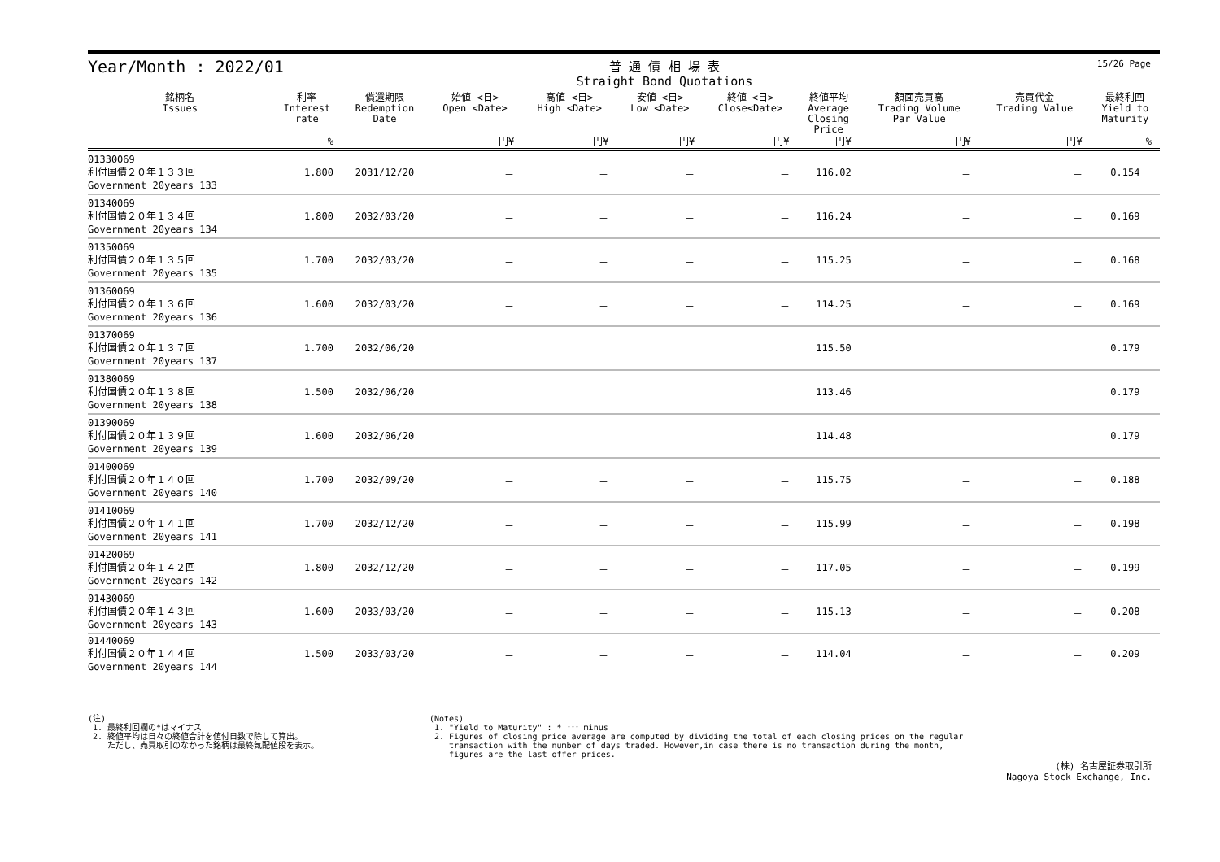Year/Month : 2022/01
普 通 債 相 場 表
Straight Bond Quotations
15/26 Page
| 銘柄名 Issues | 利率 Interest rate | 償還期限 Redemption Date | 始値 <日> Open <Date> | 高値 <日> High <Date> | 安値 <日> Low <Date> | 終値 <日> Close<Date> | 終値平均 Average Closing Price | 額面売買高 Trading Volume Par Value | 売買代金 Trading Value | 最終利回 Yield to Maturity |
| --- | --- | --- | --- | --- | --- | --- | --- | --- | --- | --- |
| | % | | 円¥ | 円¥ | 円¥ | 円¥ | 円¥ | 円¥ | 円¥ | % |
| 01330069 利付国債２０年１３３回 Government 20years 133 | 1.800 | 2031/12/20 | － | － | － | － | 116.02 | － | － | 0.154 |
| 01340069 利付国債２０年１３４回 Government 20years 134 | 1.800 | 2032/03/20 | － | － | － | － | 116.24 | － | － | 0.169 |
| 01350069 利付国債２０年１３５回 Government 20years 135 | 1.700 | 2032/03/20 | － | － | － | － | 115.25 | － | － | 0.168 |
| 01360069 利付国債２０年１３６回 Government 20years 136 | 1.600 | 2032/03/20 | － | － | － | － | 114.25 | － | － | 0.169 |
| 01370069 利付国債２０年１３７回 Government 20years 137 | 1.700 | 2032/06/20 | － | － | － | － | 115.50 | － | － | 0.179 |
| 01380069 利付国債２０年１３８回 Government 20years 138 | 1.500 | 2032/06/20 | － | － | － | － | 113.46 | － | － | 0.179 |
| 01390069 利付国債２０年１３９回 Government 20years 139 | 1.600 | 2032/06/20 | － | － | － | － | 114.48 | － | － | 0.179 |
| 01400069 利付国債２０年１４０回 Government 20years 140 | 1.700 | 2032/09/20 | － | － | － | － | 115.75 | － | － | 0.188 |
| 01410069 利付国債２０年１４１回 Government 20years 141 | 1.700 | 2032/12/20 | － | － | － | － | 115.99 | － | － | 0.198 |
| 01420069 利付国債２０年１４２回 Government 20years 142 | 1.800 | 2032/12/20 | － | － | － | － | 117.05 | － | － | 0.199 |
| 01430069 利付国債２０年１４３回 Government 20years 143 | 1.600 | 2033/03/20 | － | － | － | － | 115.13 | － | － | 0.208 |
| 01440069 利付国債２０年１４４回 Government 20years 144 | 1.500 | 2033/03/20 | － | － | － | － | 114.04 | － | － | 0.209 |
(注)
1. 最終利回欄の*はマイナス
2. 終値平均は日々の終値合計を値付日数で除して算出。
ただし、売買取引のなかった銘柄は最終気配値段を表示。
(Notes)
1. "Yield to Maturity" : * ･･･ minus
2. Figures of closing price average are computed by dividing the total of each closing prices on the regular
transaction with the number of days traded. However,in case there is no transaction during the month,
figures are the last offer prices.
(株) 名古屋証券取引所
Nagoya Stock Exchange, Inc.